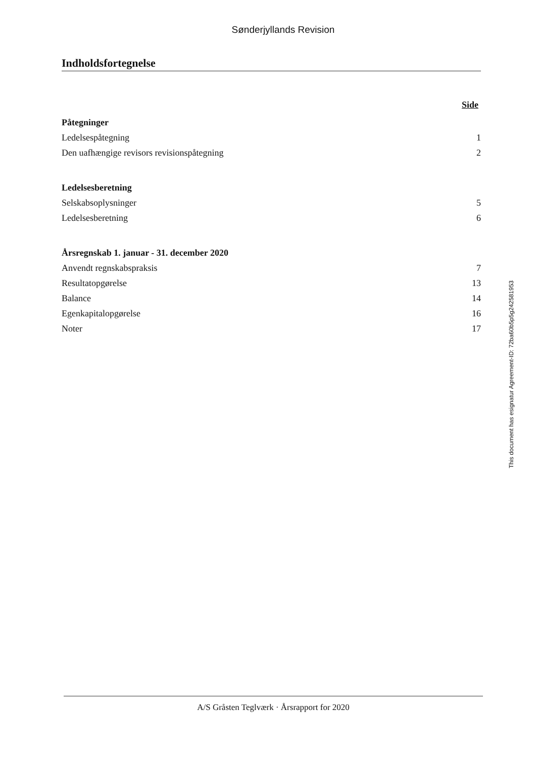Sønderjyllands Revision
Indholdsfortegnelse
Side
Påtegninger
Ledelsespåtegning 1
Den uafhængige revisors revisionspåtegning 2
Ledelsesberetning
Selskabsoplysninger 5
Ledelsesberetning 6
Årsregnskab 1. januar - 31. december 2020
Anvendt regnskabspraksis 7
Resultatopgørelse 13
Balance 14
Egenkapitalopgørelse 16
Noter 17
This document has esignatur Agreement-ID: 72ba60b5p5g242581953
A/S Gråsten Teglværk · Årsrapport for 2020